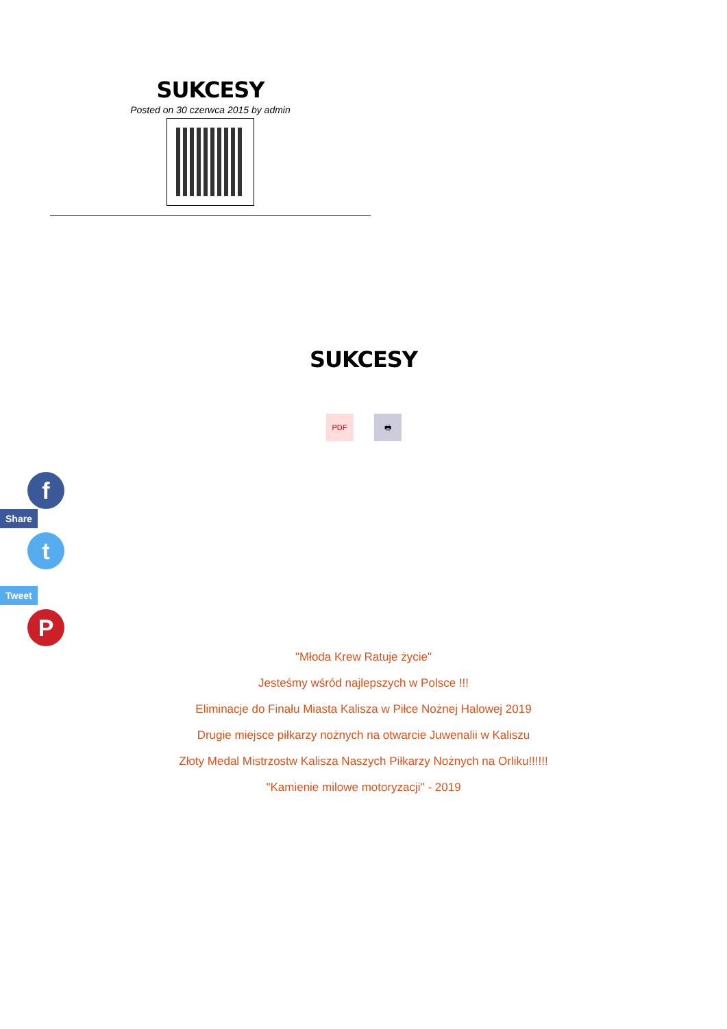SUKCESY
Posted on 30 czerwca 2015 by admin
SUKCESY
PDF 🖶
f
Share
t
Tweet
P
"Młoda Krew Ratuje życie"
Jesteśmy wśród najlepszych w Polsce !!!
Eliminacje do Finału Miasta Kalisza w Piłce Nożnej Halowej 2019
Drugie miejsce piłkarzy nożnych na otwarcie Juwenalii w Kaliszu
Złoty Medal Mistrzostw Kalisza Naszych Piłkarzy Nożnych na Orliku!!!!!!
"Kamienie milowe motoryzacji" - 2019